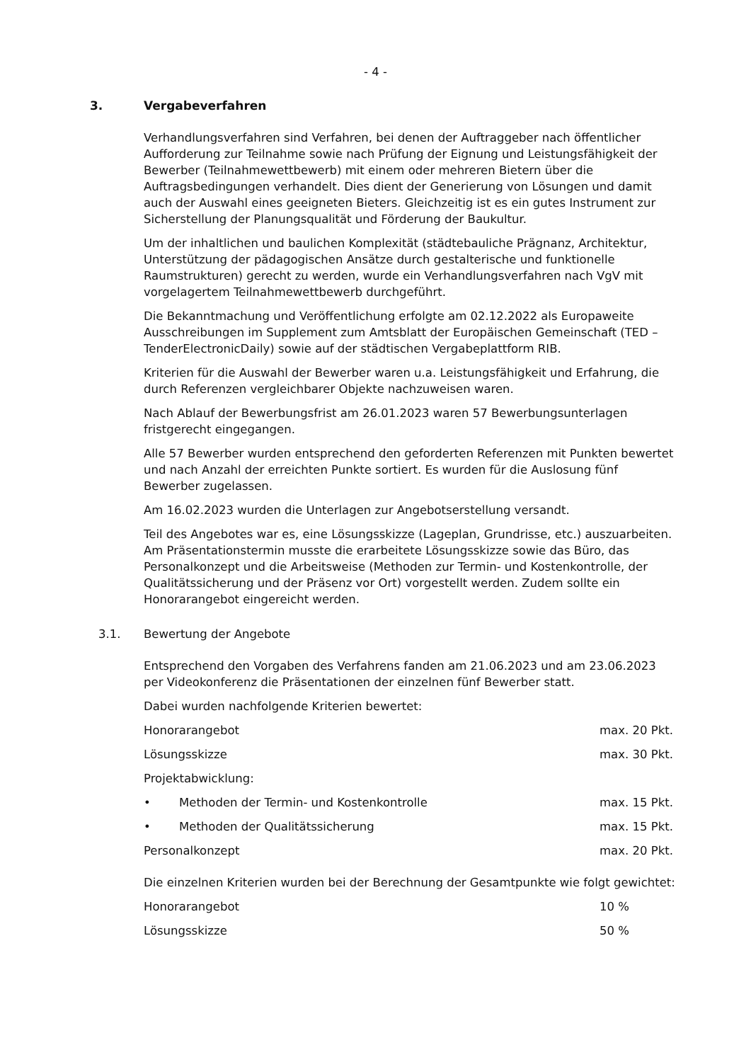- 4 -
3. Vergabeverfahren
Verhandlungsverfahren sind Verfahren, bei denen der Auftraggeber nach öffentlicher Aufforderung zur Teilnahme sowie nach Prüfung der Eignung und Leistungsfähigkeit der Bewerber (Teilnahmewettbewerb) mit einem oder mehreren Bietern über die Auftragsbedingungen verhandelt. Dies dient der Generierung von Lösungen und damit auch der Auswahl eines geeigneten Bieters. Gleichzeitig ist es ein gutes Instrument zur Sicherstellung der Planungsqualität und Förderung der Baukultur.
Um der inhaltlichen und baulichen Komplexität (städtebauliche Prägnanz, Architektur, Unterstützung der pädagogischen Ansätze durch gestalterische und funktionelle Raumstrukturen) gerecht zu werden, wurde ein Verhandlungsverfahren nach VgV mit vorgelagertem Teilnahmewettbewerb durchgeführt.
Die Bekanntmachung und Veröffentlichung erfolgte am 02.12.2022 als Europaweite Ausschreibungen im Supplement zum Amtsblatt der Europäischen Gemeinschaft (TED – TenderElectronicDaily) sowie auf der städtischen Vergabeplattform RIB.
Kriterien für die Auswahl der Bewerber waren u.a. Leistungsfähigkeit und Erfahrung, die durch Referenzen vergleichbarer Objekte nachzuweisen waren.
Nach Ablauf der Bewerbungsfrist am 26.01.2023 waren 57 Bewerbungsunterlagen fristgerecht eingegangen.
Alle 57 Bewerber wurden entsprechend den geforderten Referenzen mit Punkten bewertet und nach Anzahl der erreichten Punkte sortiert. Es wurden für die Auslosung fünf Bewerber zugelassen.
Am 16.02.2023 wurden die Unterlagen zur Angebotserstellung versandt.
Teil des Angebotes war es, eine Lösungsskizze (Lageplan, Grundrisse, etc.) auszuarbeiten. Am Präsentationstermin musste die erarbeitete Lösungsskizze sowie das Büro, das Personalkonzept und die Arbeitsweise (Methoden zur Termin- und Kostenkontrolle, der Qualitätssicherung und der Präsenz vor Ort) vorgestellt werden. Zudem sollte ein Honorarangebot eingereicht werden.
3.1. Bewertung der Angebote
Entsprechend den Vorgaben des Verfahrens fanden am 21.06.2023 und am 23.06.2023 per Videokonferenz die Präsentationen der einzelnen fünf Bewerber statt.
Dabei wurden nachfolgende Kriterien bewertet:
Honorarangebot max. 20 Pkt.
Lösungsskizze max. 30 Pkt.
Projektabwicklung:
• Methoden der Termin- und Kostenkontrolle max. 15 Pkt.
• Methoden der Qualitätssicherung max. 15 Pkt.
Personalkonzept max. 20 Pkt.
Die einzelnen Kriterien wurden bei der Berechnung der Gesamtpunkte wie folgt gewichtet:
Honorarangebot 10 %
Lösungsskizze 50 %